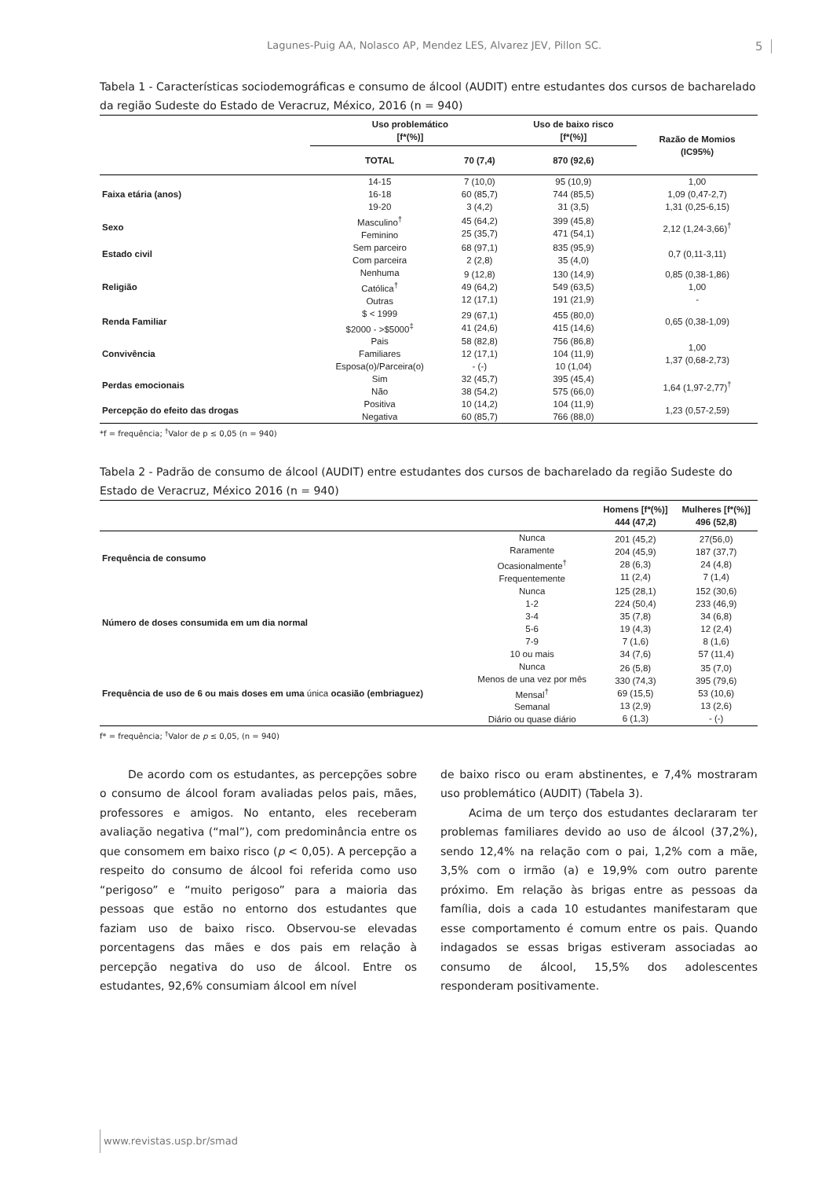Lagunes-Puig AA, Nolasco AP, Mendez LES, Alvarez JEV, Pillon SC. 5
Tabela 1 - Características sociodemográficas e consumo de álcool (AUDIT) entre estudantes dos cursos de bacharelado da região Sudeste do Estado de Veracruz, México, 2016 (n = 940)
| | Uso problemático [f*(%)] | | Uso de baixo risco [f*(%)] | Razão de Momios (IC95%) |
| --- | --- | --- | --- | --- |
| | TOTAL | 70 (7,4) | 870 (92,6) | |
| Faixa etária (anos) | 14-15 16-18 19-20 | 7 (10,0) 60 (85,7) 3 (4,2) | 95 (10,9) 744 (85,5) 31 (3,5) | 1,00 1,09 (0,47-2,7) 1,31 (0,25-6,15) |
| Sexo | Masculino<sup>†</sup> Feminino | 45 (64,2) 25 (35,7) | 399 (45,8) 471 (54,1) | 2,12 (1,24-3,66)<sup>†</sup> |
| Estado civil | Sem parceiro Com parceira | 68 (97,1) 2 (2,8) | 835 (95,9) 35 (4,0) | 0,7 (0,11-3,11) |
| Religião | Nenhuma Católica<sup>†</sup> Outras | 9 (12,8) 49 (64,2) 12 (17,1) | 130 (14,9) 549 (63,5) 191 (21,9) | 0,85 (0,38-1,86) 1,00 - |
| Renda Familiar | $ < 1999 $2000 - >$5000<sup>‡</sup> | 29 (67,1) 41 (24,6) | 455 (80,0) 415 (14,6) | 0,65 (0,38-1,09) |
| Convivência | Pais Familiares Esposa(o)/Parceira(o) | 58 (82,8) 12 (17,1) - (-) | 756 (86,8) 104 (11,9) 10 (1,04) | 1,00 1,37 (0,68-2,73) |
| Perdas emocionais | Sim Não | 32 (45,7) 38 (54,2) | 395 (45,4) 575 (66,0) | 1,64 (1,97-2,77)<sup>†</sup> |
| Percepção do efeito das drogas | Positiva Negativa | 10 (14,2) 60 (85,7) | 104 (11,9) 766 (88,0) | 1,23 (0,57-2,59) |
*f = frequência; <sup>†</sup>Valor de p ≤ 0,05 (n = 940)
Tabela 2 - Padrão de consumo de álcool (AUDIT) entre estudantes dos cursos de bacharelado da região Sudeste do Estado de Veracruz, México 2016 (n = 940)
| | | Homens [f*(%)] 444 (47,2) | Mulheres [f*(%)] 496 (52,8) |
| --- | --- | --- | --- |
| Frequência de consumo | Nunca Raramente Ocasionalmente<sup>†</sup> Frequentemente | 201 (45,2) 204 (45,9) 28 (6,3) 11 (2,4) | 27(56,0) 187 (37,7) 24 (4,8) 7 (1,4) |
| Número de doses consumida em um dia normal | Nunca 1-2 3-4 5-6 7-9 10 ou mais | 125 (28,1) 224 (50,4) 35 (7,8) 19 (4,3) 7 (1,6) 34 (7,6) | 152 (30,6) 233 (46,9) 34 (6,8) 12 (2,4) 8 (1,6) 57 (11,4) |
| Frequência de uso de 6 ou mais doses em uma única ocasião (embriaguez) | Nunca Menos de una vez por mês Mensal<sup>†</sup> Semanal Diário ou quase diário | 26 (5,8) 330 (74,3) 69 (15,5) 13 (2,9) 6 (1,3) | 35 (7,0) 395 (79,6) 53 (10,6) 13 (2,6) - (-) |
f* = frequência; <sup>†</sup>Valor de p ≤ 0,05, (n = 940)
De acordo com os estudantes, as percepções sobre o consumo de álcool foram avaliadas pelos pais, mães, professores e amigos. No entanto, eles receberam avaliação negativa (“mal”), com predominância entre os que consomem em baixo risco (p < 0,05). A percepção a respeito do consumo de álcool foi referida como uso “perigoso” e “muito perigoso” para a maioria das pessoas que estão no entorno dos estudantes que faziam uso de baixo risco. Observou-se elevadas porcentagens das mães e dos pais em relação à percepção negativa do uso de álcool. Entre os estudantes, 92,6% consumiam álcool em nível
de baixo risco ou eram abstinentes, e 7,4% mostraram uso problemático (AUDIT) (Tabela 3).
Acima de um terço dos estudantes declararam ter problemas familiares devido ao uso de álcool (37,2%), sendo 12,4% na relação com o pai, 1,2% com a mãe, 3,5% com o irmão (a) e 19,9% com outro parente próximo. Em relação às brigas entre as pessoas da família, dois a cada 10 estudantes manifestaram que esse comportamento é comum entre os pais. Quando indagados se essas brigas estiveram associadas ao consumo de álcool, 15,5% dos adolescentes responderam positivamente.
www.revistas.usp.br/smad